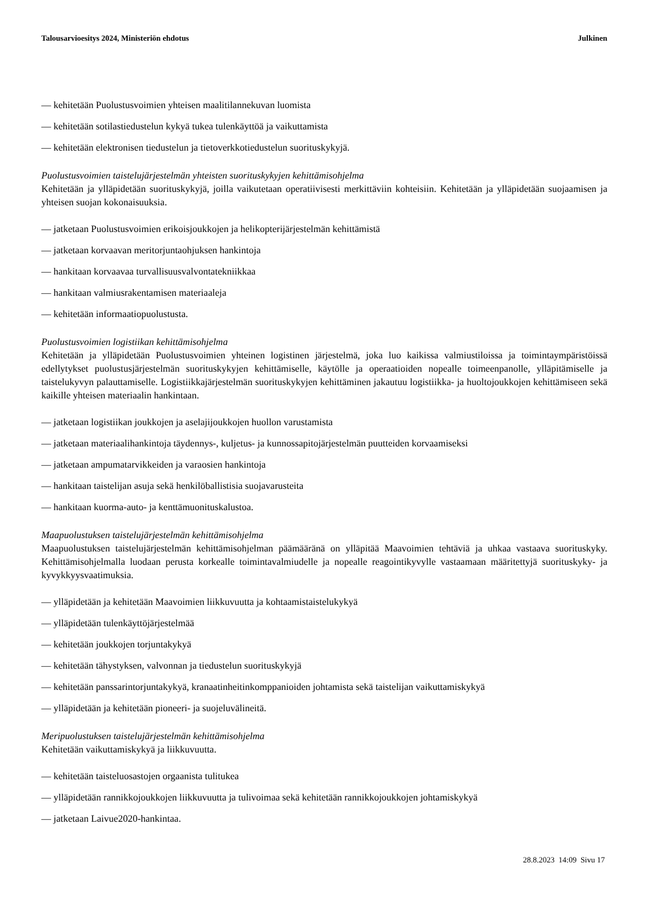Talousarvioesitys 2024, Ministeriön ehdotus Julkinen
— kehitetään Puolustusvoimien yhteisen maalitilannekuvan luomista
— kehitetään sotilastiedustelun kykyä tukea tulenkäyttöä ja vaikuttamista
— kehitetään elektronisen tiedustelun ja tietoverkkotiedustelun suorituskykyjä.
Puolustusvoimien taistelujärjestelmän yhteisten suorituskykyjen kehittämisohjelma
Kehitetään ja ylläpidetään suorituskykyjä, joilla vaikutetaan operatiivisesti merkittäviin kohteisiin. Kehitetään ja ylläpidetään suojaamisen ja yhteisen suojan kokonaisuuksia.
— jatketaan Puolustusvoimien erikoisjoukkojen ja helikopterijärjestelmän kehittämistä
— jatketaan korvaavan meritorjuntaohjuksen hankintoja
— hankitaan korvaavaa turvallisuusvalvontatekniikkaa
— hankitaan valmiusrakentamisen materiaaleja
— kehitetään informaatiopuolustusta.
Puolustusvoimien logistiikan kehittämisohjelma
Kehitetään ja ylläpidetään Puolustusvoimien yhteinen logistinen järjestelmä, joka luo kaikissa valmiustiloissa ja toimintaympäristöissä edellytykset puolustusjärjestelmän suorituskykyjen kehittämiselle, käytölle ja operaatioiden nopealle toimeenpanolle, ylläpitämiselle ja taistelukyvyn palauttamiselle. Logistiikkajärjestelmän suorituskykyjen kehittäminen jakautuu logistiikka- ja huoltojoukkojen kehittämiseen sekä kaikille yhteisen materiaalin hankintaan.
— jatketaan logistiikan joukkojen ja aselajijoukkojen huollon varustamista
— jatketaan materiaalihankintoja täydennys-, kuljetus- ja kunnossapitojärjestelmän puutteiden korvaamiseksi
— jatketaan ampumatarvikkeiden ja varaosien hankintoja
— hankitaan taistelijan asuja sekä henkilöballistisia suojavarusteita
— hankitaan kuorma-auto- ja kenttämuonituskalustoa.
Maapuolustuksen taistelujärjestelmän kehittämisohjelma
Maapuolustuksen taistelujärjestelmän kehittämisohjelman päämääränä on ylläpitää Maavoimien tehtäviä ja uhkaa vastaava suorituskyky. Kehittämisohjelmalla luodaan perusta korkealle toimintavalmiudelle ja nopealle reagointikyvylle vastaamaan määritettyjä suorituskyky- ja kyvykkyysvaatimuksia.
— ylläpidetään ja kehitetään Maavoimien liikkuvuutta ja kohtaamistaistelukykyä
— ylläpidetään tulenkäyttöjärjestelmää
— kehitetään joukkojen torjuntakykyä
— kehitetään tähystyksen, valvonnan ja tiedustelun suorituskykyjä
— kehitetään panssarintorjuntakykyä, kranaatinheitinkomppanioiden johtamista sekä taistelijan vaikuttamiskykyä
— ylläpidetään ja kehitetään pioneeri- ja suojeluvälineitä.
Meripuolustuksen taistelujärjestelmän kehittämisohjelma
Kehitetään vaikuttamiskykyä ja liikkuvuutta.
— kehitetään taisteluosastojen orgaanista tulitukea
— ylläpidetään rannikkojoukkojen liikkuvuutta ja tulivoimaa sekä kehitetään rannikkojoukkojen johtamiskykyä
— jatketaan Laivue2020-hankintaa.
28.8.2023 14:09 Sivu 17